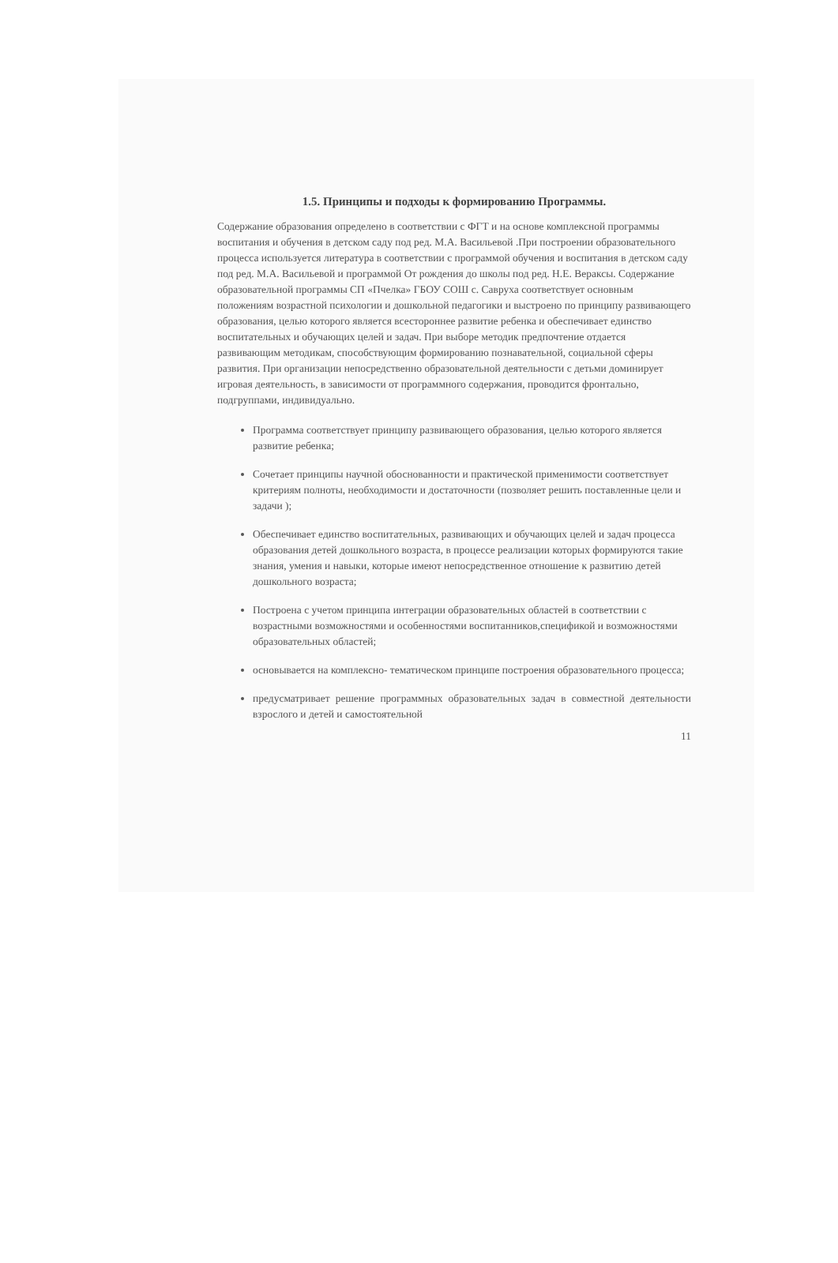1.5. Принципы и подходы к формированию Программы.
Содержание образования определено в соответствии с ФГТ и на основе комплексной программы воспитания и обучения в детском саду под ред. М.А. Васильевой .При построении образовательного процесса используется литература в соответствии с программой обучения и воспитания в детском саду под ред. М.А. Васильевой и программой От рождения до школы под ред. Н.Е. Вераксы. Содержание образовательной программы СП «Пчелка» ГБОУ СОШ с. Савруха соответствует основным положениям возрастной психологии и дошкольной педагогики и выстроено по принципу развивающего образования, целью которого является всестороннее развитие ребенка и обеспечивает единство воспитательных и обучающих целей и задач. При выборе методик предпочтение отдается развивающим методикам, способствующим формированию познавательной, социальной сферы развития. При организации непосредственно образовательной деятельности с детьми доминирует игровая деятельность, в зависимости от программного содержания, проводится фронтально, подгруппами, индивидуально.
Программа соответствует принципу развивающего образования, целью которого является развитие ребенка;
Сочетает принципы научной обоснованности и практической применимости соответствует критериям полноты, необходимости и достаточности (позволяет решить поставленные цели и задачи );
Обеспечивает единство воспитательных, развивающих и обучающих целей и задач процесса образования детей дошкольного возраста, в процессе реализации которых формируются такие знания, умения и навыки, которые имеют непосредственное отношение к развитию детей дошкольного возраста;
Построена с учетом принципа интеграции образовательных областей в соответствии с возрастными возможностями и особенностями воспитанников,спецификой и возможностями образовательных областей;
основывается на комплексно- тематическом принципе построения образовательного процесса;
предусматривает решение программных образовательных задач в совместной деятельности взрослого и детей и самостоятельной
11